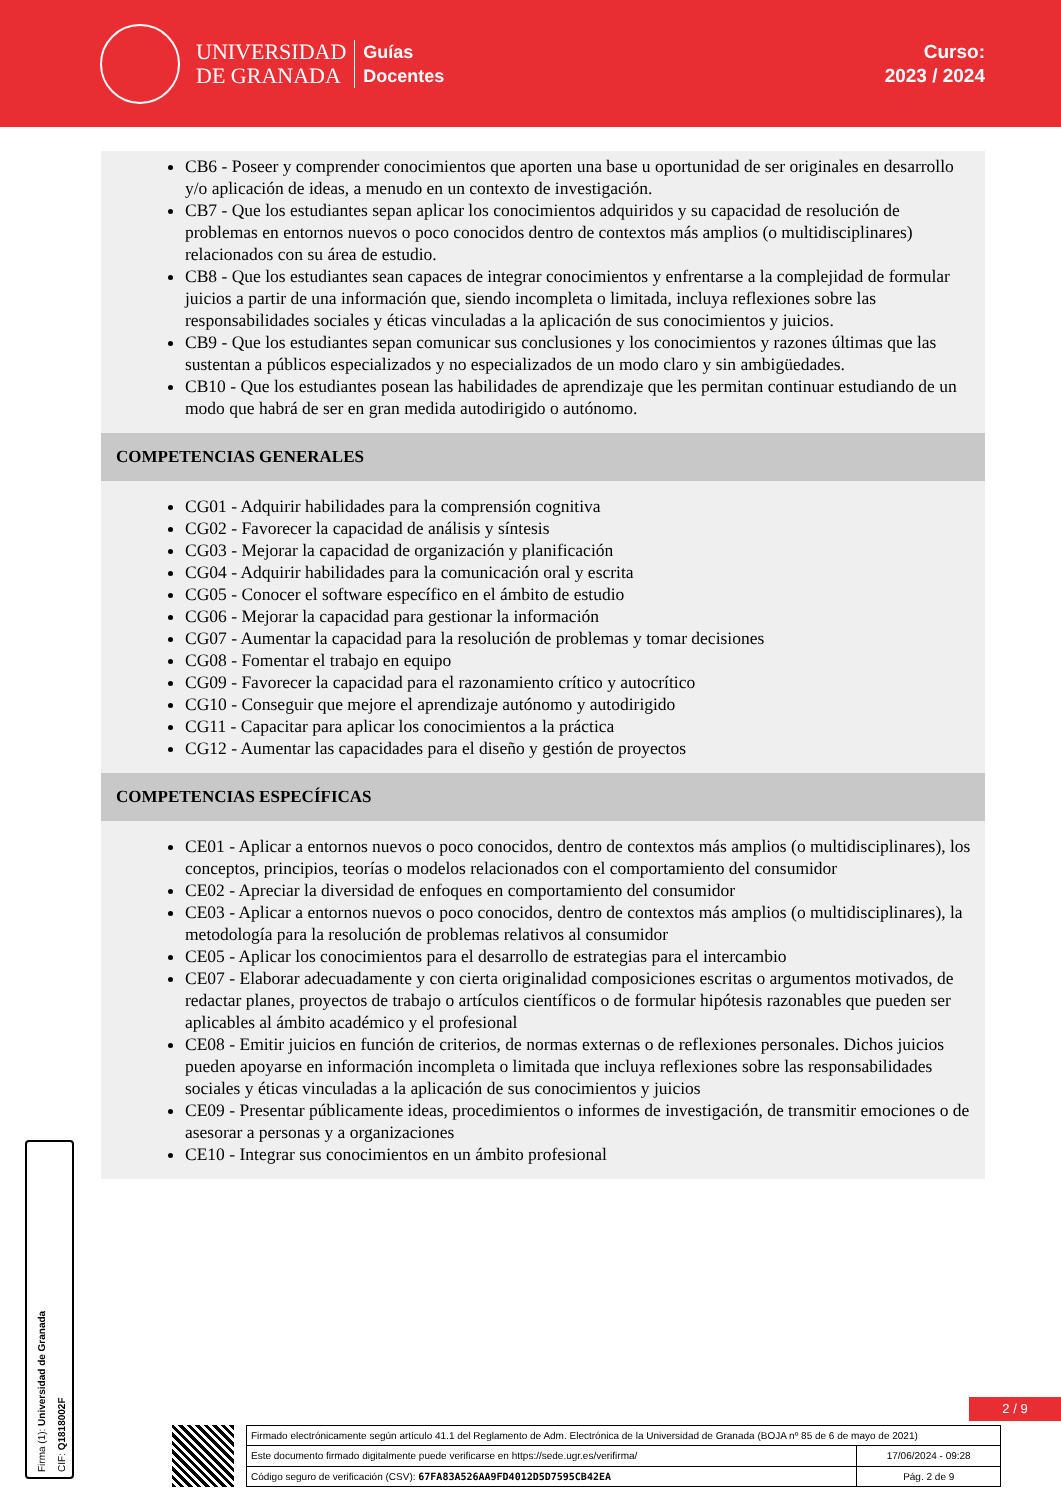UNIVERSIDAD
DE GRANADA
Guías
Docentes
Curso:
2023 / 2024
CB6 - Poseer y comprender conocimientos que aporten una base u oportunidad de ser originales en desarrollo y/o aplicación de ideas, a menudo en un contexto de investigación.
CB7 - Que los estudiantes sepan aplicar los conocimientos adquiridos y su capacidad de resolución de problemas en entornos nuevos o poco conocidos dentro de contextos más amplios (o multidisciplinares) relacionados con su área de estudio.
CB8 - Que los estudiantes sean capaces de integrar conocimientos y enfrentarse a la complejidad de formular juicios a partir de una información que, siendo incompleta o limitada, incluya reflexiones sobre las responsabilidades sociales y éticas vinculadas a la aplicación de sus conocimientos y juicios.
CB9 - Que los estudiantes sepan comunicar sus conclusiones y los conocimientos y razones últimas que las sustentan a públicos especializados y no especializados de un modo claro y sin ambigüedades.
CB10 - Que los estudiantes posean las habilidades de aprendizaje que les permitan continuar estudiando de un modo que habrá de ser en gran medida autodirigido o autónomo.
COMPETENCIAS GENERALES
CG01 - Adquirir habilidades para la comprensión cognitiva
CG02 - Favorecer la capacidad de análisis y síntesis
CG03 - Mejorar la capacidad de organización y planificación
CG04 - Adquirir habilidades para la comunicación oral y escrita
CG05 - Conocer el software específico en el ámbito de estudio
CG06 - Mejorar la capacidad para gestionar la información
CG07 - Aumentar la capacidad para la resolución de problemas y tomar decisiones
CG08 - Fomentar el trabajo en equipo
CG09 - Favorecer la capacidad para el razonamiento crítico y autocrítico
CG10 - Conseguir que mejore el aprendizaje autónomo y autodirigido
CG11 - Capacitar para aplicar los conocimientos a la práctica
CG12 - Aumentar las capacidades para el diseño y gestión de proyectos
COMPETENCIAS ESPECÍFICAS
CE01 - Aplicar a entornos nuevos o poco conocidos, dentro de contextos más amplios (o multidisciplinares), los conceptos, principios, teorías o modelos relacionados con el comportamiento del consumidor
CE02 - Apreciar la diversidad de enfoques en comportamiento del consumidor
CE03 - Aplicar a entornos nuevos o poco conocidos, dentro de contextos más amplios (o multidisciplinares), la metodología para la resolución de problemas relativos al consumidor
CE05 - Aplicar los conocimientos para el desarrollo de estrategias para el intercambio
CE07 - Elaborar adecuadamente y con cierta originalidad composiciones escritas o argumentos motivados, de redactar planes, proyectos de trabajo o artículos científicos o de formular hipótesis razonables que pueden ser aplicables al ámbito académico y el profesional
CE08 - Emitir juicios en función de criterios, de normas externas o de reflexiones personales. Dichos juicios pueden apoyarse en información incompleta o limitada que incluya reflexiones sobre las responsabilidades sociales y éticas vinculadas a la aplicación de sus conocimientos y juicios
CE09 - Presentar públicamente ideas, procedimientos o informes de investigación, de transmitir emociones o de asesorar a personas y a organizaciones
CE10 - Integrar sus conocimientos en un ámbito profesional
Firma (1): Universidad de Granada
CIF: Q1818002F
2 / 9
| Firmado electrónicamente según artículo 41.1 del Reglamento de Adm. Electrónica de la Universidad de Granada (BOJA nº 85 de 6 de mayo de 2021) | |
| Este documento firmado digitalmente puede verificarse en https://sede.ugr.es/verifirma/ | 17/06/2024 - 09:28 |
| Código seguro de verificación (CSV): 67FA83A526AA9FD4012D5D7595CB42EA | Pág. 2 de 9 |